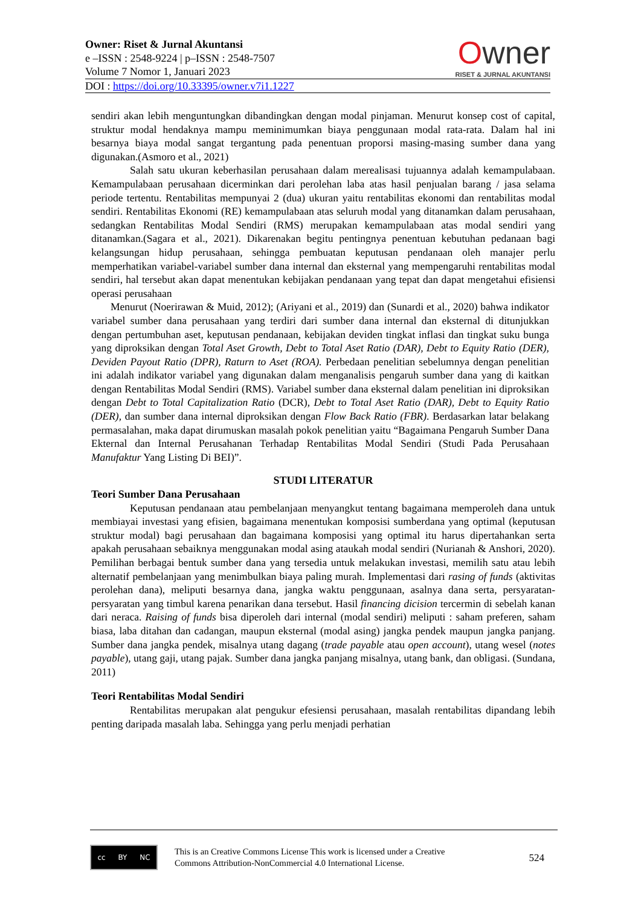Owner
RISET & JURNAL AKUNTANSI
Owner: Riset & Jurnal Akuntansi
e –ISSN : 2548-9224 | p–ISSN : 2548-7507
Volume 7 Nomor 1, Januari 2023
DOI : https://doi.org/10.33395/owner.v7i1.1227
sendiri akan lebih menguntungkan dibandingkan dengan modal pinjaman. Menurut konsep cost of capital, struktur modal hendaknya mampu meminimumkan biaya penggunaan modal rata-rata. Dalam hal ini besarnya biaya modal sangat tergantung pada penentuan proporsi masing-masing sumber dana yang digunakan.(Asmoro et al., 2021)
Salah satu ukuran keberhasilan perusahaan dalam merealisasi tujuannya adalah kemampulabaan. Kemampulabaan perusahaan dicerminkan dari perolehan laba atas hasil penjualan barang / jasa selama periode tertentu. Rentabilitas mempunyai 2 (dua) ukuran yaitu rentabilitas ekonomi dan rentabilitas modal sendiri. Rentabilitas Ekonomi (RE) kemampulabaan atas seluruh modal yang ditanamkan dalam perusahaan, sedangkan Rentabilitas Modal Sendiri (RMS) merupakan kemampulabaan atas modal sendiri yang ditanamkan.(Sagara et al., 2021). Dikarenakan begitu pentingnya penentuan kebutuhan pedanaan bagi kelangsungan hidup perusahaan, sehingga pembuatan keputusan pendanaan oleh manajer perlu memperhatikan variabel-variabel sumber dana internal dan eksternal yang mempengaruhi rentabilitas modal sendiri, hal tersebut akan dapat menentukan kebijakan pendanaan yang tepat dan dapat mengetahui efisiensi operasi perusahaan
Menurut (Noerirawan & Muid, 2012); (Ariyani et al., 2019) dan (Sunardi et al., 2020) bahwa indikator variabel sumber dana perusahaan yang terdiri dari sumber dana internal dan eksternal di ditunjukkan dengan pertumbuhan aset, keputusan pendanaan, kebijakan deviden tingkat inflasi dan tingkat suku bunga yang diproksikan dengan Total Aset Growth, Debt to Total Aset Ratio (DAR), Debt to Equity Ratio (DER), Deviden Payout Ratio (DPR), Raturn to Aset (ROA). Perbedaan penelitian sebelumnya dengan penelitian ini adalah indikator variabel yang digunakan dalam menganalisis pengaruh sumber dana yang di kaitkan dengan Rentabilitas Modal Sendiri (RMS). Variabel sumber dana eksternal dalam penelitian ini diproksikan dengan Debt to Total Capitalization Ratio (DCR), Debt to Total Aset Ratio (DAR), Debt to Equity Ratio (DER), dan sumber dana internal diproksikan dengan Flow Back Ratio (FBR). Berdasarkan latar belakang permasalahan, maka dapat dirumuskan masalah pokok penelitian yaitu “Bagaimana Pengaruh Sumber Dana Ekternal dan Internal Perusahanan Terhadap Rentabilitas Modal Sendiri (Studi Pada Perusahaan Manufaktur Yang Listing Di BEI)”.
STUDI LITERATUR
Teori Sumber Dana Perusahaan
Keputusan pendanaan atau pembelanjaan menyangkut tentang bagaimana memperoleh dana untuk membiayai investasi yang efisien, bagaimana menentukan komposisi sumberdana yang optimal (keputusan struktur modal) bagi perusahaan dan bagaimana komposisi yang optimal itu harus dipertahankan serta apakah perusahaan sebaiknya menggunakan modal asing ataukah modal sendiri (Nurianah & Anshori, 2020). Pemilihan berbagai bentuk sumber dana yang tersedia untuk melakukan investasi, memilih satu atau lebih alternatif pembelanjaan yang menimbulkan biaya paling murah. Implementasi dari rasing of funds (aktivitas perolehan dana), meliputi besarnya dana, jangka waktu penggunaan, asalnya dana serta, persyaratan-persyaratan yang timbul karena penarikan dana tersebut. Hasil financing dicision tercermin di sebelah kanan dari neraca. Raising of funds bisa diperoleh dari internal (modal sendiri) meliputi : saham preferen, saham biasa, laba ditahan dan cadangan, maupun eksternal (modal asing) jangka pendek maupun jangka panjang. Sumber dana jangka pendek, misalnya utang dagang (trade payable atau open account), utang wesel (notes payable), utang gaji, utang pajak. Sumber dana jangka panjang misalnya, utang bank, dan obligasi. (Sundana, 2011)
Teori Rentabilitas Modal Sendiri
Rentabilitas merupakan alat pengukur efesiensi perusahaan, masalah rentabilitas dipandang lebih penting daripada masalah laba. Sehingga yang perlu menjadi perhatian
cc BY NC
This is an Creative Commons License This work is licensed under a Creative
Commons Attribution-NonCommercial 4.0 International License.
524